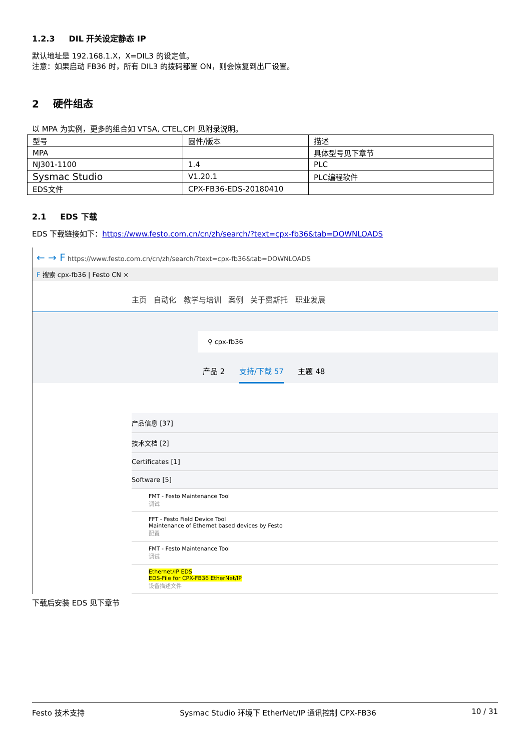1.2.3 DIL 开关设定静态 IP
默认地址是 192.168.1.X，X=DIL3 的设定值。
注意：如果启动 FB36 时，所有 DIL3 的拨码都置 ON，则会恢复到出厂设置。
2 硬件组态
以 MPA 为实例，更多的组合如 VTSA, CTEL,CPI 见附录说明。
| 型号 | 固件/版本 | 描述 |
| MPA | | 具体型号见下章节 |
| NJ301-1100 | 1.4 | PLC |
| Sysmac Studio | V1.20.1 | PLC编程软件 |
| EDS文件 | CPX-FB36-EDS-20180410 | |
2.1 EDS 下载
EDS 下载链接如下：https://www.festo.com.cn/cn/zh/search/?text=cpx-fb36&tab=DOWNLOADS
← → F https://www.festo.com.cn/cn/zh/search/?text=cpx-fb36&tab=DOWNLOADS
F 搜索 cpx-fb36 | Festo CN ×
主页 自动化 教学与培训 案例 关于费斯托 职业发展
⚲ cpx-fb36
产品 2 支持/下载 57 主题 48
产品信息 [37]
技术文档 [2]
Certificates [1]
Software [5]
FMT - Festo Maintenance Tool
调试
FFT - Festo Field Device Tool
Maintenance of Ethernet based devices by Festo
配置
FMT - Festo Maintenance Tool
调试
Ethernet/IP EDS
EDS-File for CPX-FB36 EtherNet/IP
设备描述文件
下载后安装 EDS 见下章节
Festo 技术支持 Sysmac Studio 环境下 EtherNet/IP 通讯控制 CPX-FB36 10 / 31